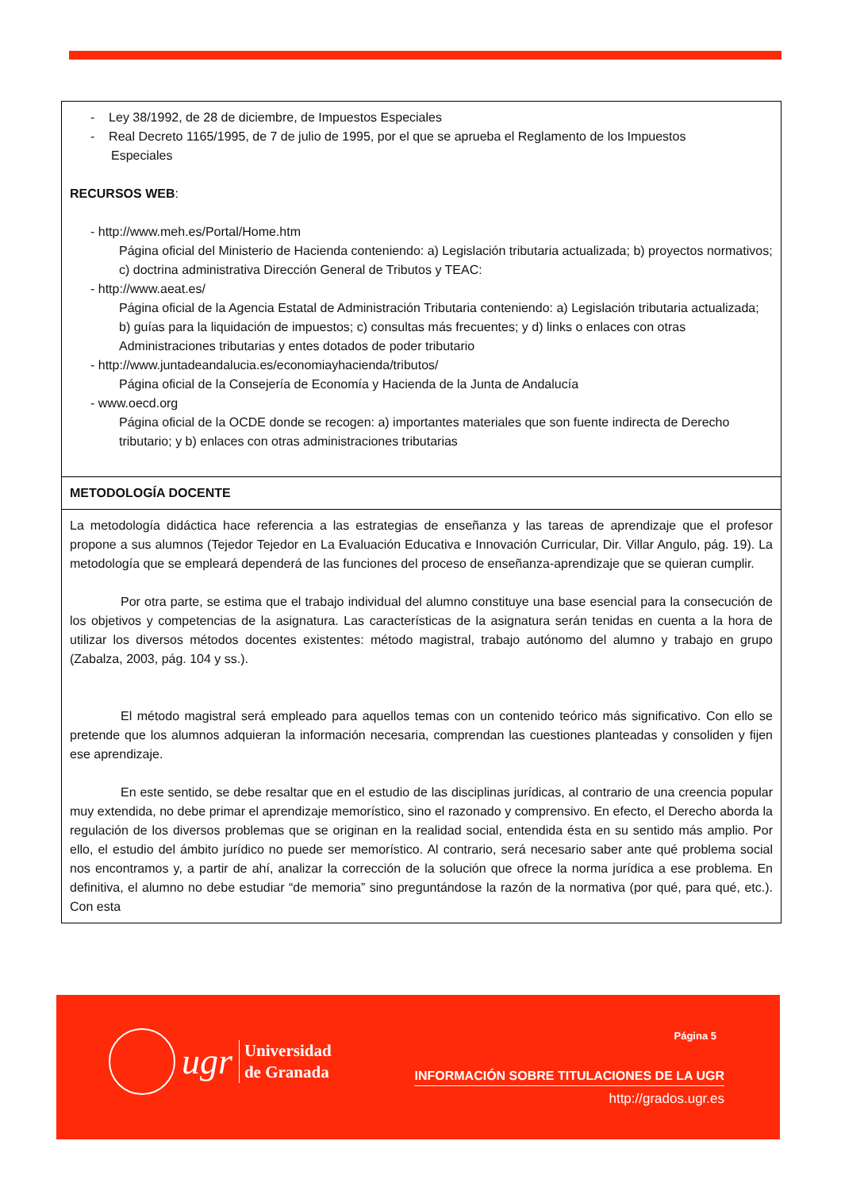- Ley 38/1992, de 28 de diciembre, de Impuestos Especiales
- Real Decreto 1165/1995, de 7 de julio de 1995, por el que se aprueba el Reglamento de los Impuestos
Especiales
RECURSOS WEB:
- http://www.meh.es/Portal/Home.htm
Página oficial del Ministerio de Hacienda conteniendo: a) Legislación tributaria actualizada; b) proyectos normativos; c) doctrina administrativa Dirección General de Tributos y TEAC:
- http://www.aeat.es/
Página oficial de la Agencia Estatal de Administración Tributaria conteniendo: a) Legislación tributaria actualizada; b) guías para la liquidación de impuestos; c) consultas más frecuentes; y d) links o enlaces con otras Administraciones tributarias y entes dotados de poder tributario
- http://www.juntadeandalucia.es/economiayhacienda/tributos/
Página oficial de la Consejería de Economía y Hacienda de la Junta de Andalucía
- www.oecd.org
Página oficial de la OCDE donde se recogen: a) importantes materiales que son fuente indirecta de Derecho tributario; y b) enlaces con otras administraciones tributarias
METODOLOGÍA DOCENTE
La metodología didáctica hace referencia a las estrategias de enseñanza y las tareas de aprendizaje que el profesor propone a sus alumnos (Tejedor Tejedor en La Evaluación Educativa e Innovación Curricular, Dir. Villar Angulo, pág. 19). La metodología que se empleará dependerá de las funciones del proceso de enseñanza-aprendizaje que se quieran cumplir.
Por otra parte, se estima que el trabajo individual del alumno constituye una base esencial para la consecución de los objetivos y competencias de la asignatura. Las características de la asignatura serán tenidas en cuenta a la hora de utilizar los diversos métodos docentes existentes: método magistral, trabajo autónomo del alumno y trabajo en grupo (Zabalza, 2003, pág. 104 y ss.).
El método magistral será empleado para aquellos temas con un contenido teórico más significativo. Con ello se pretende que los alumnos adquieran la información necesaria, comprendan las cuestiones planteadas y consoliden y fijen ese aprendizaje.
En este sentido, se debe resaltar que en el estudio de las disciplinas jurídicas, al contrario de una creencia popular muy extendida, no debe primar el aprendizaje memorístico, sino el razonado y comprensivo. En efecto, el Derecho aborda la regulación de los diversos problemas que se originan en la realidad social, entendida ésta en su sentido más amplio. Por ello, el estudio del ámbito jurídico no puede ser memorístico. Al contrario, será necesario saber ante qué problema social nos encontramos y, a partir de ahí, analizar la corrección de la solución que ofrece la norma jurídica a ese problema. En definitiva, el alumno no debe estudiar “de memoria” sino preguntándose la razón de la normativa (por qué, para qué, etc.). Con esta
ugr
Universidad
de Granada
Página 5
INFORMACIÓN SOBRE TITULACIONES DE LA UGR
http://grados.ugr.es